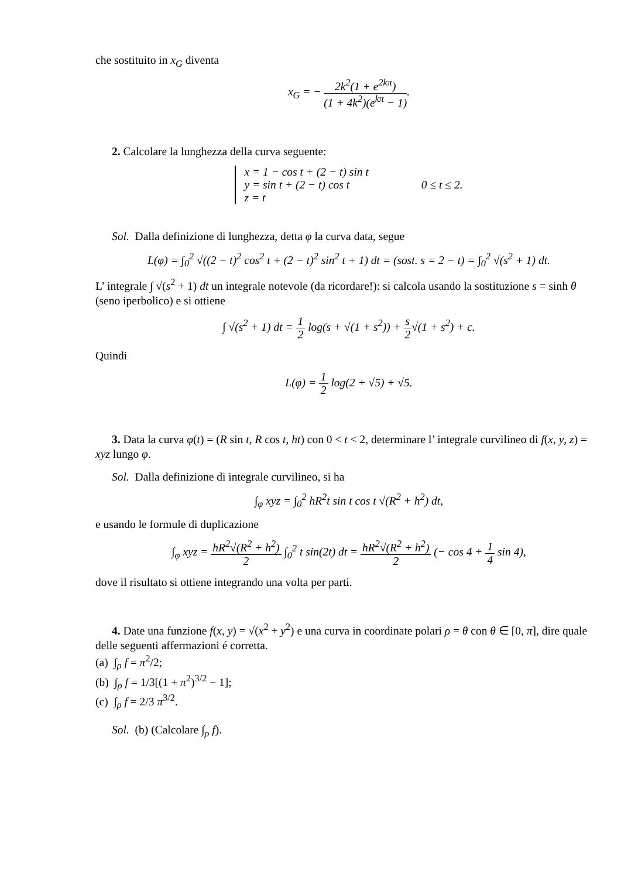che sostituito in x<sub>G</sub> diventa
x<sub>G</sub> = − 2k<sup>2</sup>(1 + e<sup>2kπ</sup>) (1 + 4k<sup>2</sup>)(e<sup>kπ</sup> − 1).
2. Calcolare la lunghezza della curva seguente:
x = 1 − cos t + (2 − t) sin t
y = sin t + (2 − t) cos t
z = t
0 ≤ t ≤ 2.
Sol. Dalla definizione di lunghezza, detta φ la curva data, segue
L(φ) = ∫<sub>0</sub><sup>2</sup> √((2 − t)<sup>2</sup> cos<sup>2</sup> t + (2 − t)<sup>2</sup> sin<sup>2</sup> t + 1) dt = (sost. s = 2 − t) = ∫<sub>0</sub><sup>2</sup> √(s<sup>2</sup> + 1) dt.
L’ integrale ∫ √(s<sup>2</sup> + 1) dt un integrale notevole (da ricordare!): si calcola usando la sostituzione s = sinh θ (seno iperbolico) e si ottiene
∫ √(s<sup>2</sup> + 1) dt = 1 2 log(s + √(1 + s<sup>2</sup>)) + s 2√(1 + s<sup>2</sup>) + c.
Quindi
L(φ) = 1 2 log(2 + √5) + √5.
3. Data la curva φ(t) = (R sin t, R cos t, ht) con 0 < t < 2, determinare l’ integrale curvilineo di f(x, y, z) = xyz lungo φ.
Sol. Dalla definizione di integrale curvilineo, si ha
∫<sub>φ</sub> xyz = ∫<sub>0</sub><sup>2</sup> hR<sup>2</sup>t sin t cos t √(R<sup>2</sup> + h<sup>2</sup>) dt,
e usando le formule di duplicazione
∫<sub>φ</sub> xyz = hR<sup>2</sup>√(R<sup>2</sup> + h<sup>2</sup>) 2 ∫<sub>0</sub><sup>2</sup> t sin(2t) dt = hR<sup>2</sup>√(R<sup>2</sup> + h<sup>2</sup>) 2 (− cos 4 + 1 4 sin 4),
dove il risultato si ottiene integrando una volta per parti.
4. Date una funzione f(x, y) = √(x<sup>2</sup> + y<sup>2</sup>) e una curva in coordinate polari ρ = θ con θ ∈ [0, π], dire quale delle seguenti affermazioni é corretta.
(a) ∫<sub>ρ</sub> f = π<sup>2</sup>/2;
(b) ∫<sub>ρ</sub> f = 1/3[(1 + π<sup>2</sup>)<sup>3/2</sup> − 1];
(c) ∫<sub>ρ</sub> f = 2/3 π<sup>3/2</sup>.
Sol. (b) (Calcolare ∫<sub>ρ</sub> f).